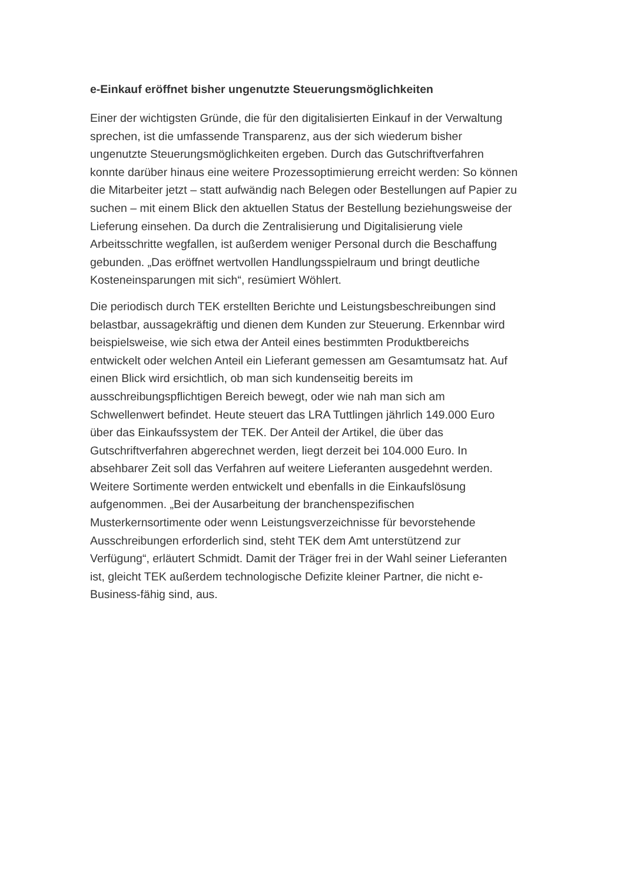e-Einkauf eröffnet bisher ungenutzte Steuerungsmöglichkeiten
Einer der wichtigsten Gründe, die für den digitalisierten Einkauf in der Verwaltung sprechen, ist die umfassende Transparenz, aus der sich wiederum bisher ungenutzte Steuerungsmöglichkeiten ergeben. Durch das Gutschriftverfahren konnte darüber hinaus eine weitere Prozessoptimierung erreicht werden: So können die Mitarbeiter jetzt – statt aufwändig nach Belegen oder Bestellungen auf Papier zu suchen – mit einem Blick den aktuellen Status der Bestellung beziehungsweise der Lieferung einsehen. Da durch die Zentralisierung und Digitalisierung viele Arbeitsschritte wegfallen, ist außerdem weniger Personal durch die Beschaffung gebunden. „Das eröffnet wertvollen Handlungsspielraum und bringt deutliche Kosteneinsparungen mit sich“, resümiert Wöhlert.
Die periodisch durch TEK erstellten Berichte und Leistungsbeschreibungen sind belastbar, aussagekräftig und dienen dem Kunden zur Steuerung. Erkennbar wird beispielsweise, wie sich etwa der Anteil eines bestimmten Produktbereichs entwickelt oder welchen Anteil ein Lieferant gemessen am Gesamtumsatz hat. Auf einen Blick wird ersichtlich, ob man sich kundenseitig bereits im ausschreibungspflichtigen Bereich bewegt, oder wie nah man sich am Schwellenwert befindet. Heute steuert das LRA Tuttlingen jährlich 149.000 Euro über das Einkaufssystem der TEK. Der Anteil der Artikel, die über das Gutschriftverfahren abgerechnet werden, liegt derzeit bei 104.000 Euro. In absehbarer Zeit soll das Verfahren auf weitere Lieferanten ausgedehnt werden. Weitere Sortimente werden entwickelt und ebenfalls in die Einkaufslösung aufgenommen. „Bei der Ausarbeitung der branchenspezifischen Musterkernsortimente oder wenn Leistungsverzeichnisse für bevorstehende Ausschreibungen erforderlich sind, steht TEK dem Amt unterstützend zur Verfügung“, erläutert Schmidt. Damit der Träger frei in der Wahl seiner Lieferanten ist, gleicht TEK außerdem technologische Defizite kleiner Partner, die nicht e-Business-fähig sind, aus.